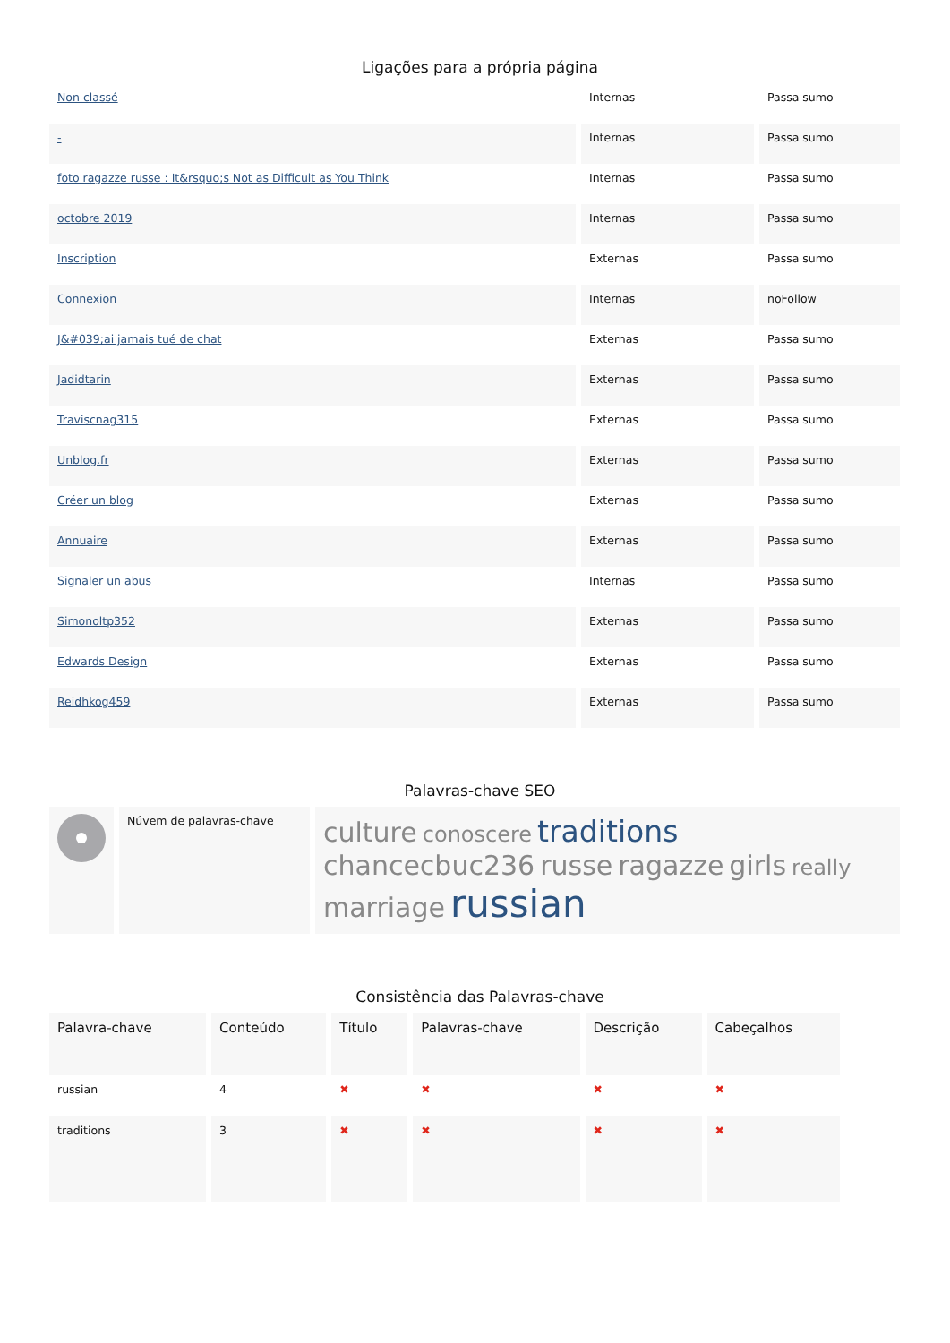Ligações para a própria página
| Non classé | Internas | Passa sumo |
| - | Internas | Passa sumo |
| foto ragazze russe : It&rsquo;s Not as Difficult as You Think | Internas | Passa sumo |
| octobre 2019 | Internas | Passa sumo |
| Inscription | Externas | Passa sumo |
| Connexion | Internas | noFollow |
| J&#039;ai jamais tué de chat | Externas | Passa sumo |
| Jadidtarin | Externas | Passa sumo |
| Traviscnag315 | Externas | Passa sumo |
| Unblog.fr | Externas | Passa sumo |
| Créer un blog | Externas | Passa sumo |
| Annuaire | Externas | Passa sumo |
| Signaler un abus | Internas | Passa sumo |
| Simonoltp352 | Externas | Passa sumo |
| Edwards Design | Externas | Passa sumo |
| Reidhkog459 | Externas | Passa sumo |
Palavras-chave SEO
| | Núvem de palavras-chave | culture conoscere traditions chancecbuc236 russe ragazze girls really marriage russian |
Consistência das Palavras-chave
| Palavra-chave | Conteúdo | Título | Palavras-chave | Descrição | Cabeçalhos |
| --- | --- | --- | --- | --- | --- |
| russian | 4 | ✖ | ✖ | ✖ | ✖ |
| traditions | 3 | ✖ | ✖ | ✖ | ✖ |